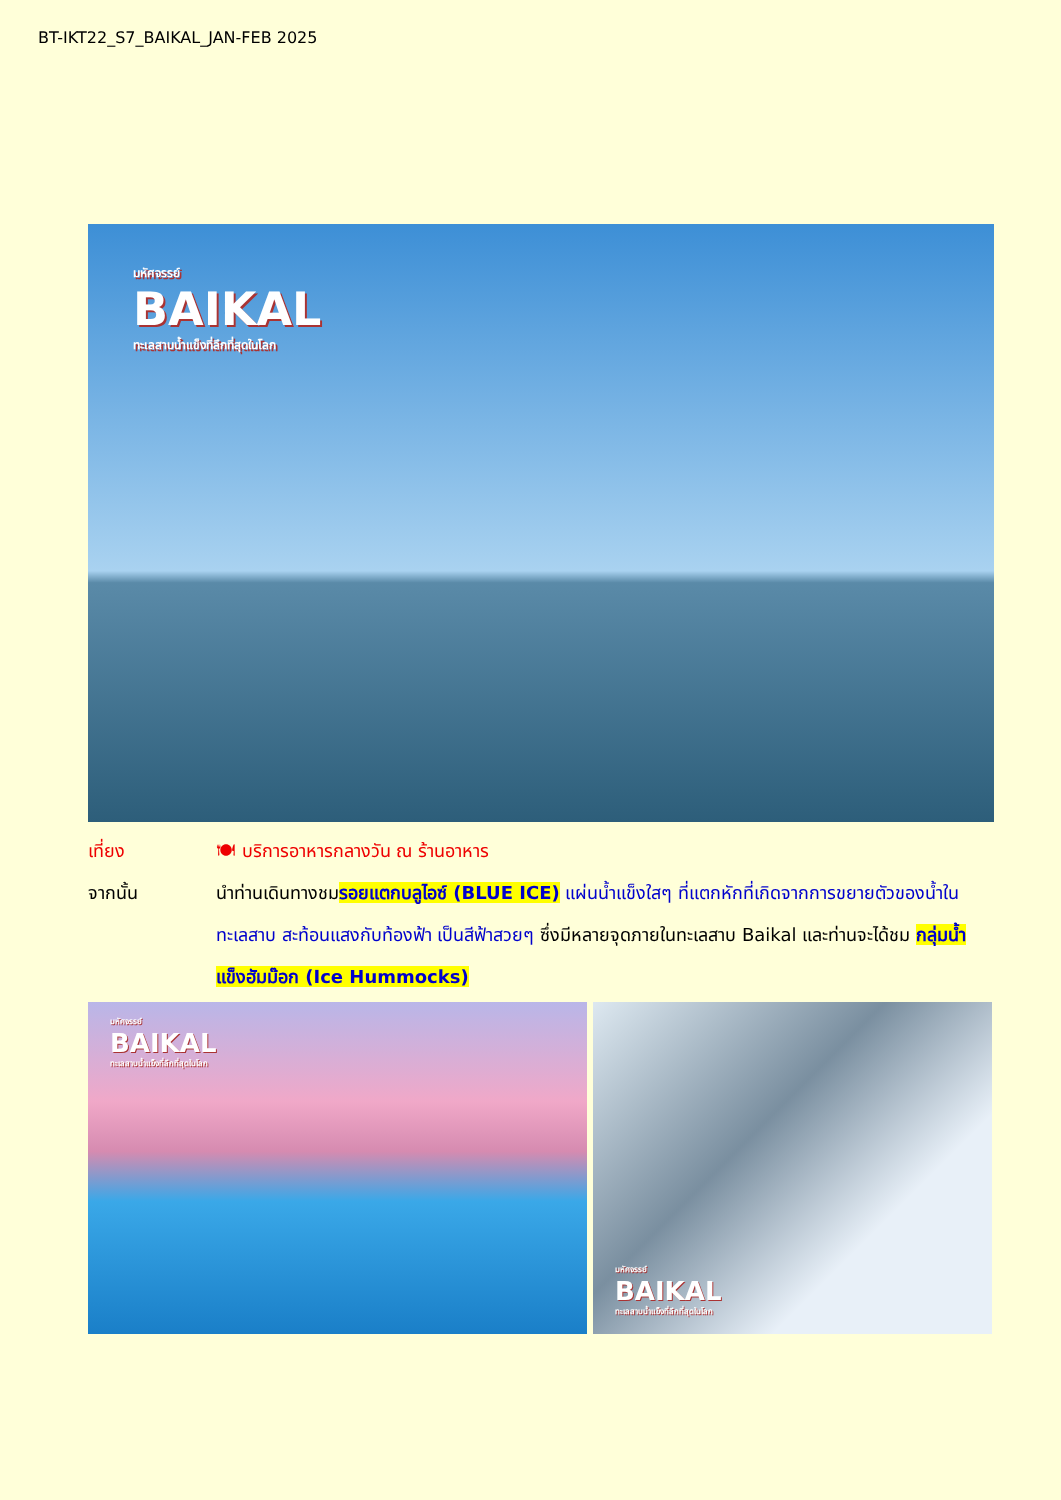BT-IKT22_S7_BAIKAL_JAN-FEB 2025
มหัศจรรย์
BAIKAL
ทะเลสาบน้ำแข็งที่ลึกที่สุดในโลก
เที่ยง 🍽 บริการอาหารกลางวัน ณ ร้านอาหาร
จากนั้น นำท่านเดินทางชมรอยแตกบลูไอซ์ (BLUE ICE) แผ่นน้ำแข็งใสๆ ที่แตกหักที่เกิดจากการขยายตัวของน้ำในทะเลสาบ สะท้อนแสงกับท้องฟ้า เป็นสีฟ้าสวยๆ ซึ่งมีหลายจุดภายในทะเลสาบ Baikal และท่านจะได้ชม กลุ่มน้ำแข็งฮัมม๊อก (Ice Hummocks)
มหัศจรรย์
BAIKAL
ทะเลสาบน้ำแข็งที่ลึกที่สุดในโลก
มหัศจรรย์
BAIKAL
ทะเลสาบน้ำแข็งที่ลึกที่สุดในโลก